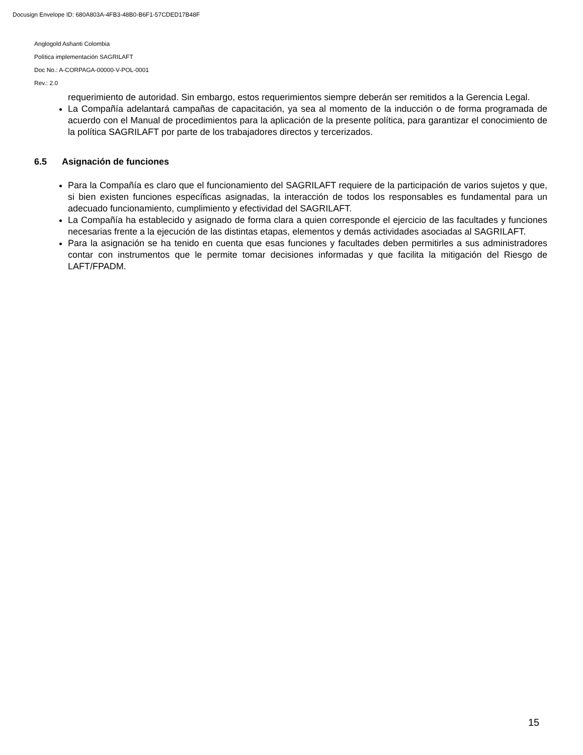Docusign Envelope ID: 680A803A-4FB3-48B0-B6F1-57CDED17B48F
Anglogold Ashanti Colombia
Política implementación SAGRILAFT
Doc No.: A-CORPAGA-00000-V-POL-0001
Rev.: 2.0
requerimiento de autoridad. Sin embargo, estos requerimientos siempre deberán ser remitidos a la Gerencia Legal.
La Compañía adelantará campañas de capacitación, ya sea al momento de la inducción o de forma programada de acuerdo con el Manual de procedimientos para la aplicación de la presente política, para garantizar el conocimiento de la política SAGRILAFT por parte de los trabajadores directos y tercerizados.
6.5 Asignación de funciones
Para la Compañía es claro que el funcionamiento del SAGRILAFT requiere de la participación de varios sujetos y que, si bien existen funciones específicas asignadas, la interacción de todos los responsables es fundamental para un adecuado funcionamiento, cumplimiento y efectividad del SAGRILAFT.
La Compañía ha establecido y asignado de forma clara a quien corresponde el ejercicio de las facultades y funciones necesarias frente a la ejecución de las distintas etapas, elementos y demás actividades asociadas al SAGRILAFT.
Para la asignación se ha tenido en cuenta que esas funciones y facultades deben permitirles a sus administradores contar con instrumentos que le permite tomar decisiones informadas y que facilita la mitigación del Riesgo de LAFT/FPADM.
15